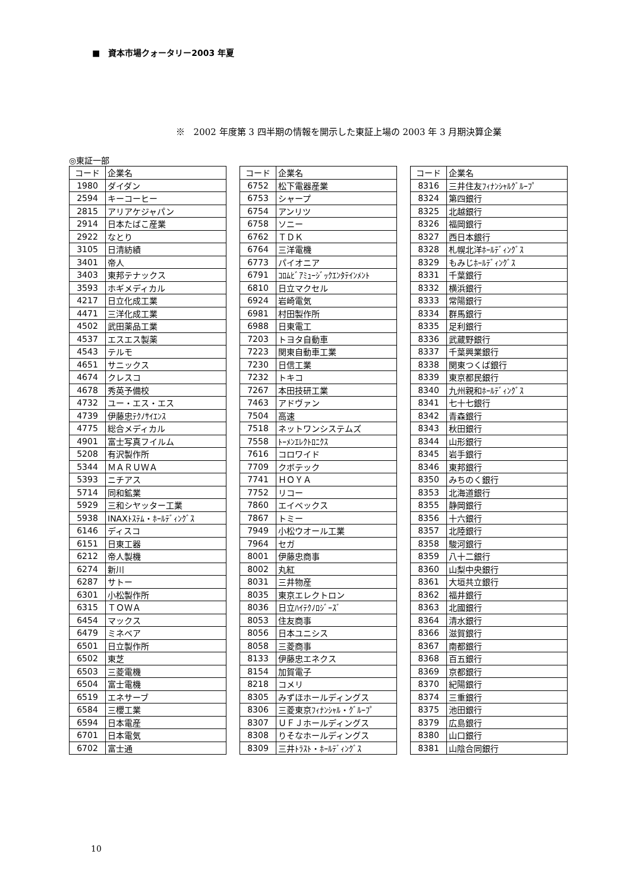■　資本市場クォータリー2003 年夏
※　2002 年度第 3 四半期の情報を開示した東証上場の 2003 年 3 月期決算企業
◎東証一部
| コード | 企業名 |
| --- | --- |
| 1980 | ダイダン |
| 2594 | キーコーヒー |
| 2815 | アリアケジャパン |
| 2914 | 日本たばこ産業 |
| 2922 | なとり |
| 3105 | 日清紡績 |
| 3401 | 帝人 |
| 3403 | 東邦テナックス |
| 3593 | ホギメディカル |
| 4217 | 日立化成工業 |
| 4471 | 三洋化成工業 |
| 4502 | 武田薬品工業 |
| 4537 | エスエス製薬 |
| 4543 | テルモ |
| 4651 | サニックス |
| 4674 | クレスコ |
| 4678 | 秀英予備校 |
| 4732 | ユー・エス・エス |
| 4739 | 伊藤忠ﾃｸﾉｻｲｴﾝｽ |
| 4775 | 総合メディカル |
| 4901 | 富士写真フイルム |
| 5208 | 有沢製作所 |
| 5344 | ＭＡＲＵＷＡ |
| 5393 | ニチアス |
| 5714 | 同和鉱業 |
| 5929 | 三和シヤッター工業 |
| 5938 | INAXﾄｽﾃﾑ・ﾎｰﾙﾃﾞｨﾝｸﾞｽ |
| 6146 | ディスコ |
| 6151 | 日東工器 |
| 6212 | 帝人製機 |
| 6274 | 新川 |
| 6287 | サトー |
| 6301 | 小松製作所 |
| 6315 | ＴＯＷＡ |
| 6454 | マックス |
| 6479 | ミネベア |
| 6501 | 日立製作所 |
| 6502 | 東芝 |
| 6503 | 三菱電機 |
| 6504 | 富士電機 |
| 6519 | エネサーブ |
| 6584 | 三櫻工業 |
| 6594 | 日本電産 |
| 6701 | 日本電気 |
| 6702 | 富士通 |
| コード | 企業名 |
| --- | --- |
| 6752 | 松下電器産業 |
| 6753 | シャープ |
| 6754 | アンリツ |
| 6758 | ソニー |
| 6762 | ＴＤＫ |
| 6764 | 三洋電機 |
| 6773 | パイオニア |
| 6791 | ｺﾛﾑﾋﾞｱﾐｭｰｼﾞｯｸｴﾝﾀﾃｲﾝﾒﾝﾄ |
| 6810 | 日立マクセル |
| 6924 | 岩崎電気 |
| 6981 | 村田製作所 |
| 6988 | 日東電工 |
| 7203 | トヨタ自動車 |
| 7223 | 関東自動車工業 |
| 7230 | 日信工業 |
| 7232 | トキコ |
| 7267 | 本田技研工業 |
| 7463 | アドヴァン |
| 7504 | 高速 |
| 7518 | ネットワンシステムズ |
| 7558 | ﾄｰﾒﾝｴﾚｸﾄﾛﾆｸｽ |
| 7616 | コロワイド |
| 7709 | クボテック |
| 7741 | ＨＯＹＡ |
| 7752 | リコー |
| 7860 | エイベックス |
| 7867 | トミー |
| 7949 | 小松ウオール工業 |
| 7964 | セガ |
| 8001 | 伊藤忠商事 |
| 8002 | 丸紅 |
| 8031 | 三井物産 |
| 8035 | 東京エレクトロン |
| 8036 | 日立ﾊｲﾃｸﾉﾛｼﾞｰｽﾞ |
| 8053 | 住友商事 |
| 8056 | 日本ユニシス |
| 8058 | 三菱商事 |
| 8133 | 伊藤忠エネクス |
| 8154 | 加賀電子 |
| 8218 | コメリ |
| 8305 | みずほホールディングス |
| 8306 | 三菱東京ﾌｨﾅﾝｼｬﾙ・ｸﾞﾙｰﾌﾟ |
| 8307 | ＵＦＪホールディングス |
| 8308 | りそなホールディングス |
| 8309 | 三井ﾄﾗｽﾄ・ﾎｰﾙﾃﾞｨﾝｸﾞｽ |
| コード | 企業名 |
| --- | --- |
| 8316 | 三井住友ﾌｨﾅﾝｼｬﾙｸﾞﾙｰﾌﾟ |
| 8324 | 第四銀行 |
| 8325 | 北越銀行 |
| 8326 | 福岡銀行 |
| 8327 | 西日本銀行 |
| 8328 | 札幌北洋ﾎｰﾙﾃﾞｨﾝｸﾞｽ |
| 8329 | もみじﾎｰﾙﾃﾞｨﾝｸﾞｽ |
| 8331 | 千葉銀行 |
| 8332 | 横浜銀行 |
| 8333 | 常陽銀行 |
| 8334 | 群馬銀行 |
| 8335 | 足利銀行 |
| 8336 | 武蔵野銀行 |
| 8337 | 千葉興業銀行 |
| 8338 | 関東つくば銀行 |
| 8339 | 東京都民銀行 |
| 8340 | 九州親和ﾎｰﾙﾃﾞｨﾝｸﾞｽ |
| 8341 | 七十七銀行 |
| 8342 | 青森銀行 |
| 8343 | 秋田銀行 |
| 8344 | 山形銀行 |
| 8345 | 岩手銀行 |
| 8346 | 東邦銀行 |
| 8350 | みちのく銀行 |
| 8353 | 北海道銀行 |
| 8355 | 静岡銀行 |
| 8356 | 十六銀行 |
| 8357 | 北陸銀行 |
| 8358 | 駿河銀行 |
| 8359 | 八十二銀行 |
| 8360 | 山梨中央銀行 |
| 8361 | 大垣共立銀行 |
| 8362 | 福井銀行 |
| 8363 | 北國銀行 |
| 8364 | 清水銀行 |
| 8366 | 滋賀銀行 |
| 8367 | 南都銀行 |
| 8368 | 百五銀行 |
| 8369 | 京都銀行 |
| 8370 | 紀陽銀行 |
| 8374 | 三重銀行 |
| 8375 | 池田銀行 |
| 8379 | 広島銀行 |
| 8380 | 山口銀行 |
| 8381 | 山陰合同銀行 |
10